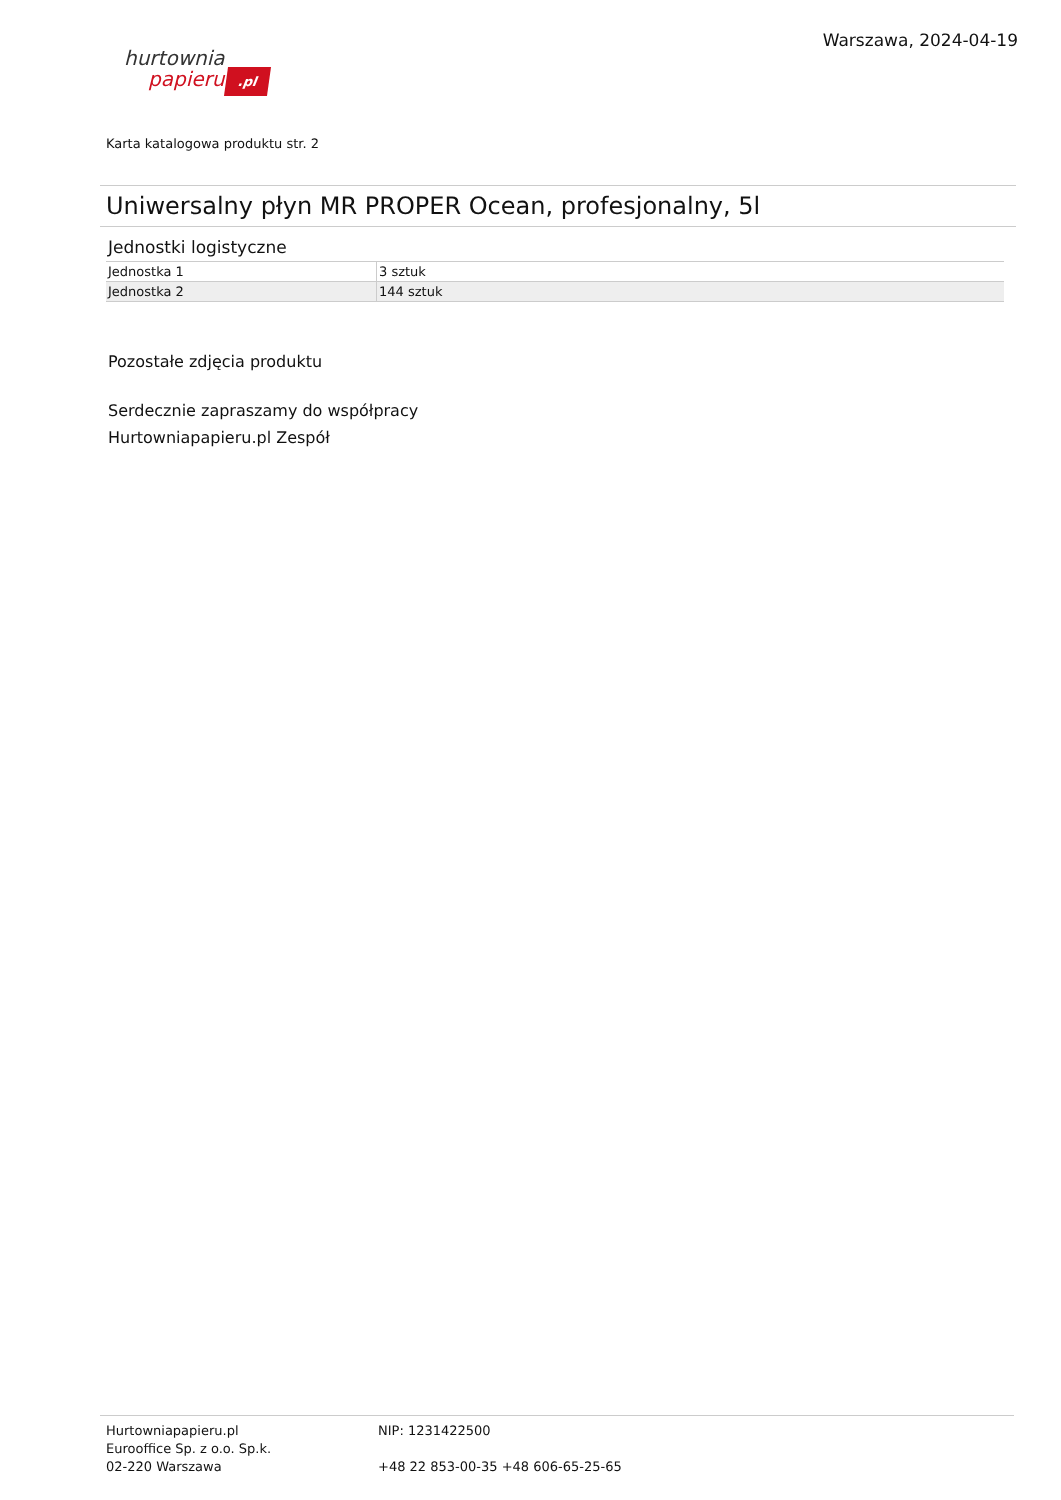hurtownia
papieru.pl
Warszawa, 2024-04-19
Karta katalogowa produktu str. 2
Uniwersalny płyn MR PROPER Ocean, profesjonalny, 5l
Jednostki logistyczne
| Jednostka 1 | 3 sztuk |
| Jednostka 2 | 144 sztuk |
Pozostałe zdjęcia produktu
Serdecznie zapraszamy do współpracy
Hurtowniapapieru.pl Zespół
Hurtowniapapieru.pl
Eurooffice Sp. z o.o. Sp.k.
02-220 Warszawa
NIP: 1231422500
+48 22 853-00-35 +48 606-65-25-65